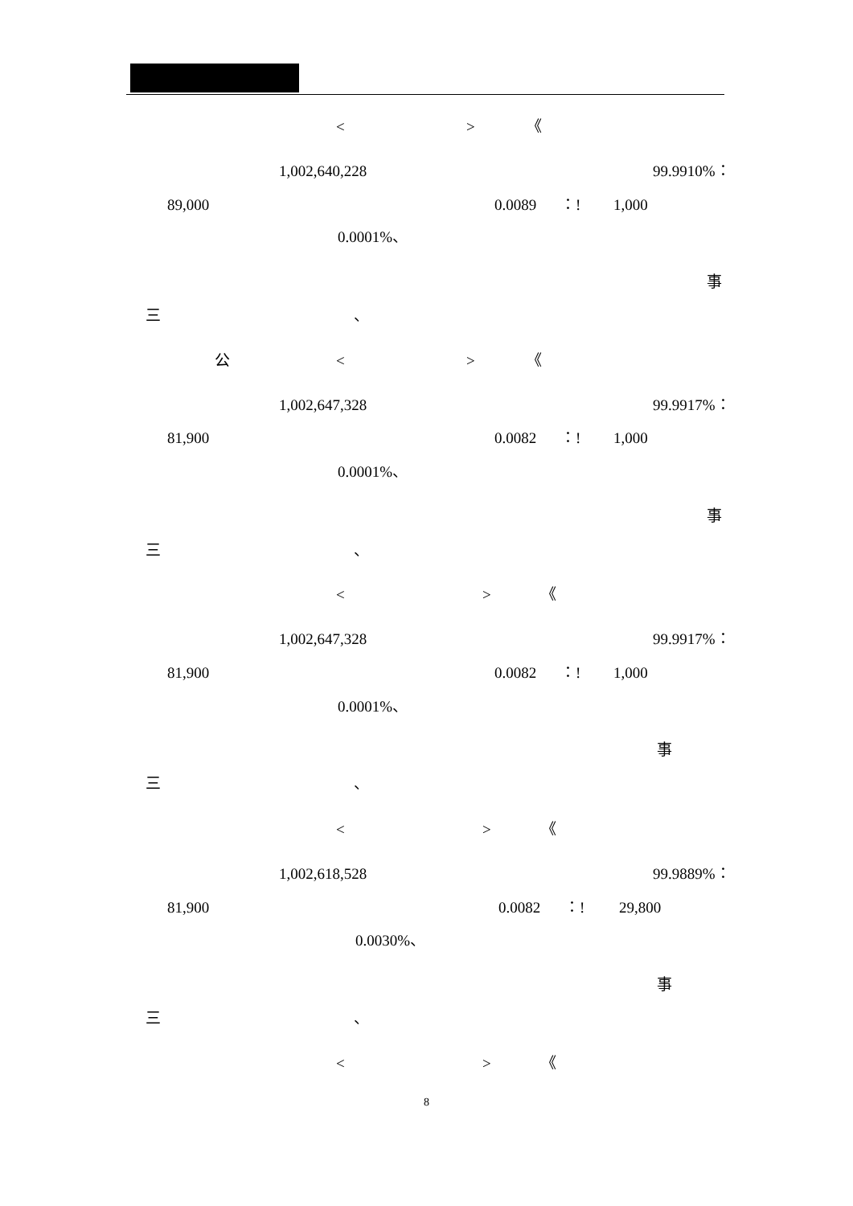< > 《
1,002,640,228 99.9910%：
89,000 0.0089 ：! 1,000
0.0001%、
事
三 、
公 < > 《
1,002,647,328 99.9917%：
81,900 0.0082 ：! 1,000
0.0001%、
事
三 、
< > 《
1,002,647,328 99.9917%：
81,900 0.0082 ：! 1,000
0.0001%、
事
三 、
< > 《
1,002,618,528 99.9889%：
81,900 0.0082 ：! 29,800
0.0030%、
事
三 、
< > 《
8